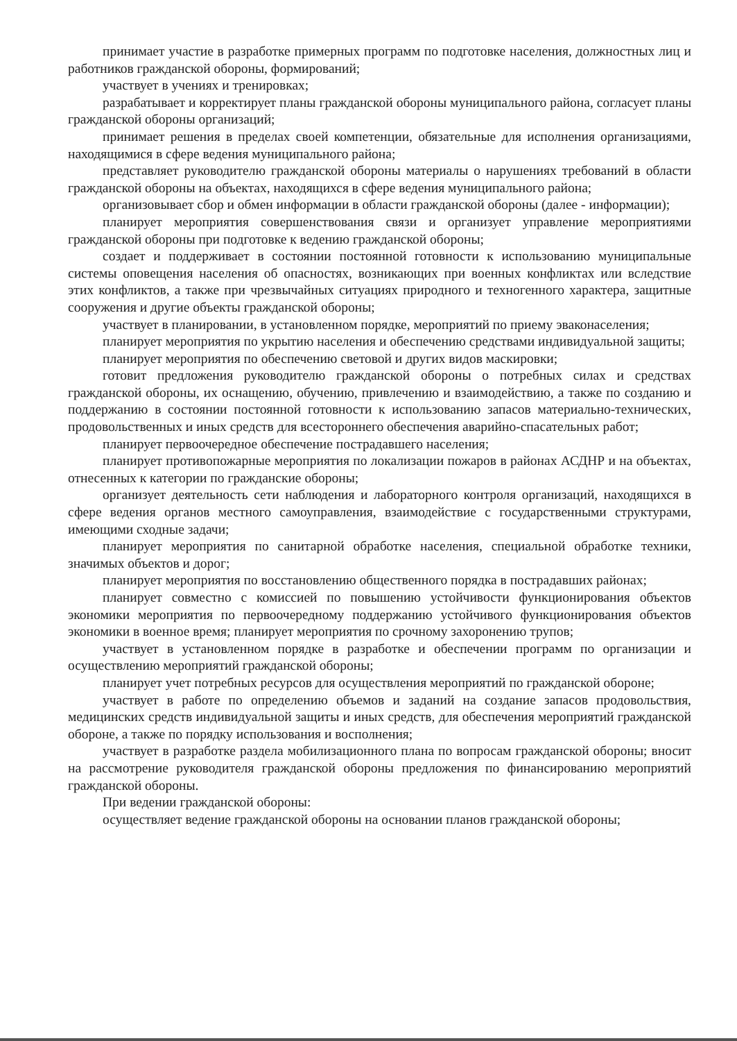принимает участие в разработке примерных программ по подготовке населения, должностных лиц и работников гражданской обороны, формирований;
участвует в учениях и тренировках;
разрабатывает и корректирует планы гражданской обороны муниципального района, согласует планы гражданской обороны организаций;
принимает решения в пределах своей компетенции, обязательные для исполнения организациями, находящимися в сфере ведения муниципального района;
представляет руководителю гражданской обороны материалы о нарушениях требований в области гражданской обороны на объектах, находящихся в сфере ведения муниципального района;
организовывает сбор и обмен информации в области гражданской обороны (далее - информации);
планирует мероприятия совершенствования связи и организует управление мероприятиями гражданской обороны при подготовке к ведению гражданской обороны;
создает и поддерживает в состоянии постоянной готовности к использованию муниципальные системы оповещения населения об опасностях, возникающих при военных конфликтах или вследствие этих конфликтов, а также при чрезвычайных ситуациях природного и техногенного характера, защитные сооружения и другие объекты гражданской обороны;
участвует в планировании, в установленном порядке, мероприятий по приему эваконаселения;
планирует мероприятия по укрытию населения и обеспечению средствами индивидуальной защиты;
планирует мероприятия по обеспечению световой и других видов маскировки;
готовит предложения руководителю гражданской обороны о потребных силах и средствах гражданской обороны, их оснащению, обучению, привлечению и взаимодействию, а также по созданию и поддержанию в состоянии постоянной готовности к использованию запасов материально-технических, продовольственных и иных средств для всестороннего обеспечения аварийно-спасательных работ;
планирует первоочередное обеспечение пострадавшего населения;
планирует противопожарные мероприятия по локализации пожаров в районах АСДНР и на объектах, отнесенных к категории по гражданские обороны;
организует деятельность сети наблюдения и лабораторного контроля организаций, находящихся в сфере ведения органов местного самоуправления, взаимодействие с государственными структурами, имеющими сходные задачи;
планирует мероприятия по санитарной обработке населения, специальной обработке техники, значимых объектов и дорог;
планирует мероприятия по восстановлению общественного порядка в пострадавших районах;
планирует совместно с комиссией по повышению устойчивости функционирования объектов экономики мероприятия по первоочередному поддержанию устойчивого функционирования объектов экономики в военное время; планирует мероприятия по срочному захоронению трупов;
участвует в установленном порядке в разработке и обеспечении программ по организации и осуществлению мероприятий гражданской обороны;
планирует учет потребных ресурсов для осуществления мероприятий по гражданской обороне;
участвует в работе по определению объемов и заданий на создание запасов продовольствия, медицинских средств индивидуальной защиты и иных средств, для обеспечения мероприятий гражданской обороне, а также по порядку использования и восполнения;
участвует в разработке раздела мобилизационного плана по вопросам гражданской обороны; вносит на рассмотрение руководителя гражданской обороны предложения по финансированию мероприятий гражданской обороны.
При ведении гражданской обороны:
осуществляет ведение гражданской обороны на основании планов гражданской обороны;